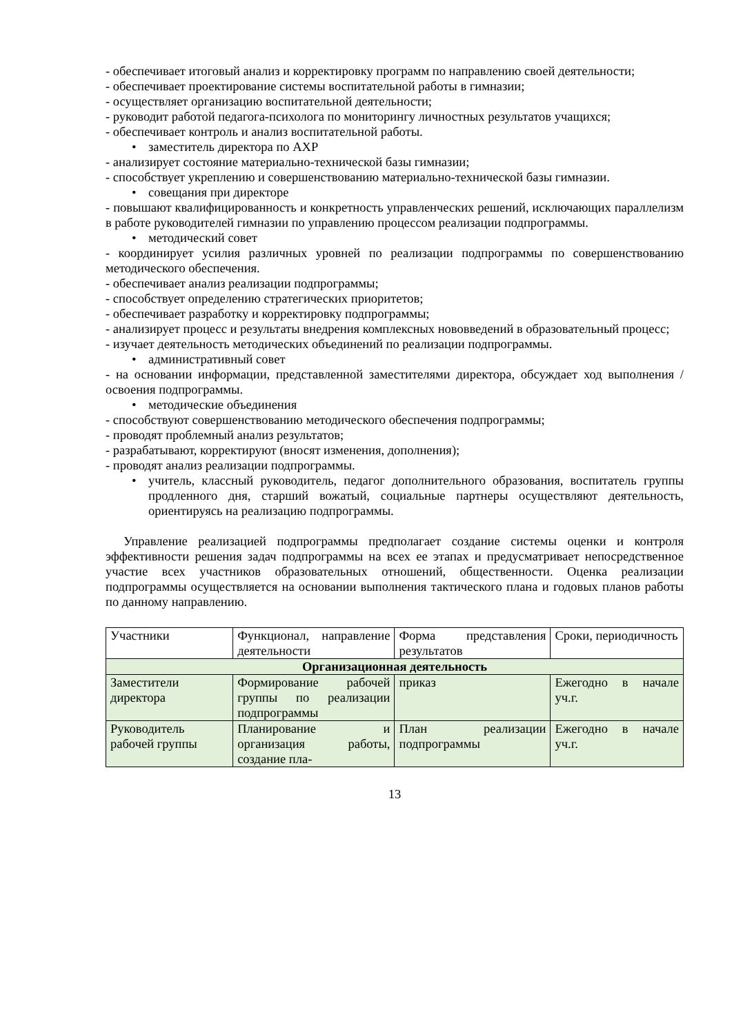- обеспечивает итоговый анализ и корректировку программ по направлению своей деятельности;
- обеспечивает проектирование системы воспитательной работы в гимназии;
- осуществляет организацию воспитательной деятельности;
- руководит работой педагога-психолога по мониторингу личностных результатов учащихся;
- обеспечивает контроль и анализ воспитательной работы.
• заместитель директора по АХР
- анализирует состояние материально-технической базы гимназии;
- способствует укреплению и совершенствованию материально-технической базы гимназии.
• совещания при директоре
- повышают квалифицированность и конкретность управленческих решений, исключающих параллелизм в работе руководителей гимназии по управлению процессом реализации подпрограммы.
• методический совет
- координирует усилия различных уровней по реализации подпрограммы по совершенствованию методического обеспечения.
- обеспечивает анализ реализации подпрограммы;
- способствует определению стратегических приоритетов;
- обеспечивает разработку и корректировку подпрограммы;
- анализирует процесс и результаты внедрения комплексных нововведений в образовательный процесс;
- изучает деятельность методических объединений по реализации подпрограммы.
• административный совет
- на основании информации, представленной заместителями директора, обсуждает ход выполнения / освоения подпрограммы.
• методические объединения
- способствуют совершенствованию методического обеспечения подпрограммы;
- проводят проблемный анализ результатов;
- разрабатывают, корректируют (вносят изменения, дополнения);
- проводят анализ реализации подпрограммы.
• учитель, классный руководитель, педагог дополнительного образования, воспитатель группы продленного дня, старший вожатый, социальные партнеры осуществляют деятельность, ориентируясь на реализацию подпрограммы.
Управление реализацией подпрограммы предполагает создание системы оценки и контроля эффективности решения задач подпрограммы на всех ее этапах и предусматривает непосредственное участие всех участников образовательных отношений, общественности. Оценка реализации подпрограммы осуществляется на основании выполнения тактического плана и годовых планов работы по данному направлению.
| Участники | Функционал, направление деятельности | Форма представления результатов | Сроки, периодичность |
| Организационная деятельность | | | |
| Заместители директора | Формирование рабочей группы по реализации подпрограммы | приказ | Ежегодно в начале уч.г. |
| Руководитель рабочей группы | Планирование и организация работы, создание пла- | План реализации подпрограммы | Ежегодно в начале уч.г. |
13